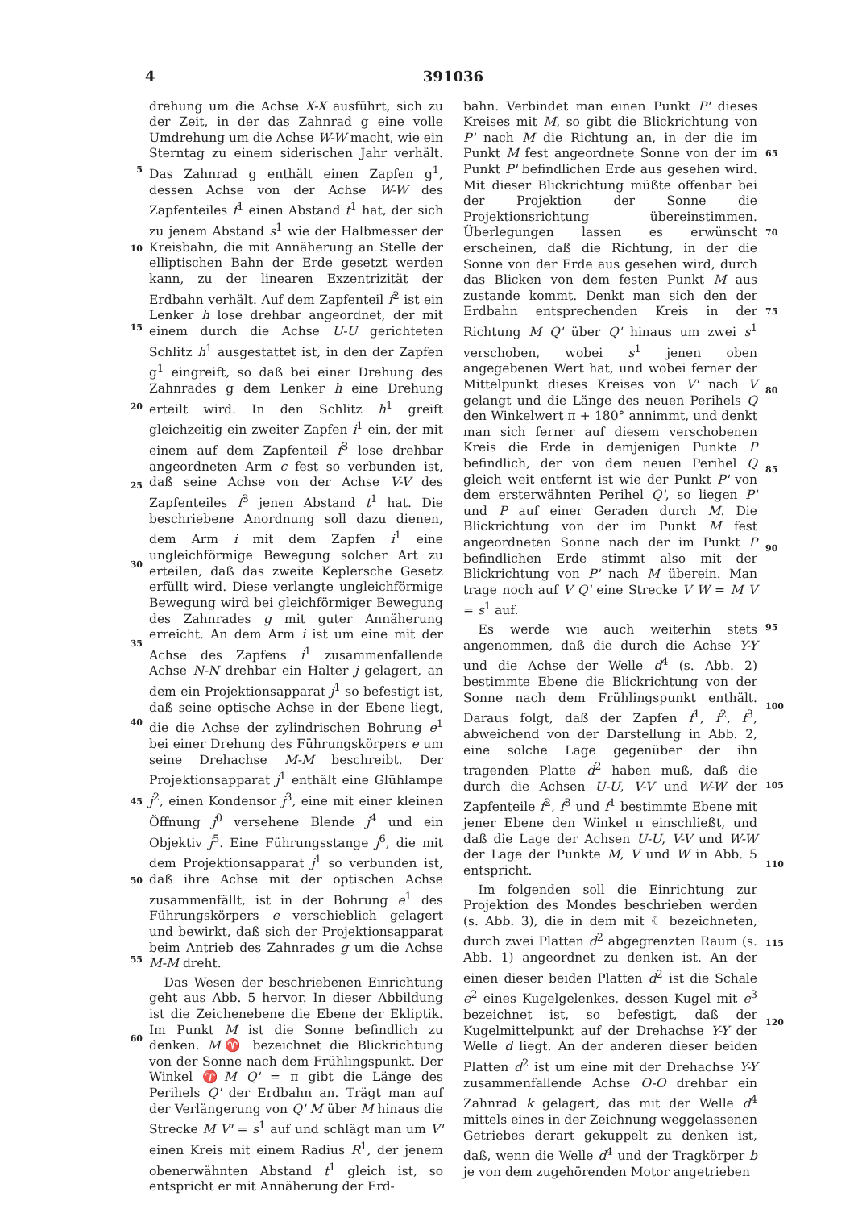4 391036
5
10
15
20
25
30
35
40
45
50
55
60
drehung um die Achse X-X ausführt, sich zu der Zeit, in der das Zahnrad g eine volle Umdrehung um die Achse W-W macht, wie ein Sterntag zu einem siderischen Jahr verhält. Das Zahnrad g enthält einen Zapfen g<sup>1</sup>, dessen Achse von der Achse W-W des Zapfenteiles f<sup>1</sup> einen Abstand t<sup>1</sup> hat, der sich zu jenem Abstand s<sup>1</sup> wie der Halbmesser der Kreisbahn, die mit Annäherung an Stelle der elliptischen Bahn der Erde gesetzt werden kann, zu der linearen Exzentrizität der Erdbahn verhält. Auf dem Zapfenteil f<sup>2</sup> ist ein Lenker h lose drehbar angeordnet, der mit einem durch die Achse U-U gerichteten Schlitz h<sup>1</sup> ausgestattet ist, in den der Zapfen g<sup>1</sup> eingreift, so daß bei einer Drehung des Zahnrades g dem Lenker h eine Drehung erteilt wird. In den Schlitz h<sup>1</sup> greift gleichzeitig ein zweiter Zapfen i<sup>1</sup> ein, der mit einem auf dem Zapfenteil f<sup>3</sup> lose drehbar angeordneten Arm c fest so verbunden ist, daß seine Achse von der Achse V-V des Zapfenteiles f<sup>3</sup> jenen Abstand t<sup>1</sup> hat. Die beschriebene Anordnung soll dazu dienen, dem Arm i mit dem Zapfen i<sup>1</sup> eine ungleichförmige Bewegung solcher Art zu erteilen, daß das zweite Keplersche Gesetz erfüllt wird. Diese verlangte ungleichförmige Bewegung wird bei gleichförmiger Bewegung des Zahnrades g mit guter Annäherung erreicht. An dem Arm i ist um eine mit der Achse des Zapfens i<sup>1</sup> zusammenfallende Achse N-N drehbar ein Halter j gelagert, an dem ein Projektionsapparat j<sup>1</sup> so befestigt ist, daß seine optische Achse in der Ebene liegt, die die Achse der zylindrischen Bohrung e<sup>1</sup> bei einer Drehung des Führungskörpers e um seine Drehachse M-M beschreibt. Der Projektionsapparat j<sup>1</sup> enthält eine Glühlampe j<sup>2</sup>, einen Kondensor j<sup>3</sup>, eine mit einer kleinen Öffnung j<sup>0</sup> versehene Blende j<sup>4</sup> und ein Objektiv j<sup>5</sup>. Eine Führungsstange j<sup>6</sup>, die mit dem Projektionsapparat j<sup>1</sup> so verbunden ist, daß ihre Achse mit der optischen Achse zusammenfällt, ist in der Bohrung e<sup>1</sup> des Führungskörpers e verschieblich gelagert und bewirkt, daß sich der Projektionsapparat beim Antrieb des Zahnrades g um die Achse M-M dreht.
Das Wesen der beschriebenen Einrichtung geht aus Abb. 5 hervor. In dieser Abbildung ist die Zeichenebene die Ebene der Ekliptik. Im Punkt M ist die Sonne befindlich zu denken. M♈ bezeichnet die Blickrichtung von der Sonne nach dem Frühlingspunkt. Der Winkel ♈M Q' = π gibt die Länge des Perihels Q' der Erdbahn an. Trägt man auf der Verlängerung von Q' M über M hinaus die Strecke M V' = s<sup>1</sup> auf und schlägt man um V' einen Kreis mit einem Radius R<sup>1</sup>, der jenem obenerwähnten Abstand t<sup>1</sup> gleich ist, so entspricht er mit Annäherung der Erd-
bahn. Verbindet man einen Punkt P' dieses Kreises mit M, so gibt die Blickrichtung von P' nach M die Richtung an, in der die im Punkt M fest angeordnete Sonne von der im Punkt P' befindlichen Erde aus gesehen wird. Mit dieser Blickrichtung müßte offenbar bei der Projektion der Sonne die Projektionsrichtung übereinstimmen. Überlegungen lassen es erwünscht erscheinen, daß die Richtung, in der die Sonne von der Erde aus gesehen wird, durch das Blicken von dem festen Punkt M aus zustande kommt. Denkt man sich den der Erdbahn entsprechenden Kreis in der Richtung M Q' über Q' hinaus um zwei s<sup>1</sup> verschoben, wobei s<sup>1</sup> jenen oben angegebenen Wert hat, und wobei ferner der Mittelpunkt dieses Kreises von V' nach V gelangt und die Länge des neuen Perihels Q den Winkelwert π + 180° annimmt, und denkt man sich ferner auf diesem verschobenen Kreis die Erde in demjenigen Punkte P befindlich, der von dem neuen Perihel Q gleich weit entfernt ist wie der Punkt P' von dem ersterwähnten Perihel Q', so liegen P' und P auf einer Geraden durch M. Die Blickrichtung von der im Punkt M fest angeordneten Sonne nach der im Punkt P befindlichen Erde stimmt also mit der Blickrichtung von P' nach M überein. Man trage noch auf V Q' eine Strecke V W = M V = s<sup>1</sup> auf.
Es werde wie auch weiterhin stets angenommen, daß die durch die Achse Y-Y und die Achse der Welle d<sup>4</sup> (s. Abb. 2) bestimmte Ebene die Blickrichtung von der Sonne nach dem Frühlingspunkt enthält. Daraus folgt, daß der Zapfen f<sup>1</sup>, f<sup>2</sup>, f<sup>3</sup>, abweichend von der Darstellung in Abb. 2, eine solche Lage gegenüber der ihn tragenden Platte d<sup>2</sup> haben muß, daß die durch die Achsen U-U, V-V und W-W der Zapfenteile f<sup>2</sup>, f<sup>3</sup> und f<sup>1</sup> bestimmte Ebene mit jener Ebene den Winkel π einschließt, und daß die Lage der Achsen U-U, V-V und W-W der Lage der Punkte M, V und W in Abb. 5 entspricht.
Im folgenden soll die Einrichtung zur Projektion des Mondes beschrieben werden (s. Abb. 3), die in dem mit ☾ bezeichneten, durch zwei Platten d<sup>2</sup> abgegrenzten Raum (s. Abb. 1) angeordnet zu denken ist. An der einen dieser beiden Platten d<sup>2</sup> ist die Schale e<sup>2</sup> eines Kugelgelenkes, dessen Kugel mit e<sup>3</sup> bezeichnet ist, so befestigt, daß der Kugelmittelpunkt auf der Drehachse Y-Y der Welle d liegt. An der anderen dieser beiden Platten d<sup>2</sup> ist um eine mit der Drehachse Y-Y zusammenfallende Achse O-O drehbar ein Zahnrad k gelagert, das mit der Welle d<sup>4</sup> mittels eines in der Zeichnung weggelassenen Getriebes derart gekuppelt zu denken ist, daß, wenn die Welle d<sup>4</sup> und der Tragkörper b je von dem zugehörenden Motor angetrieben
65
70
75
80
85
90
95
100
105
110
115
120